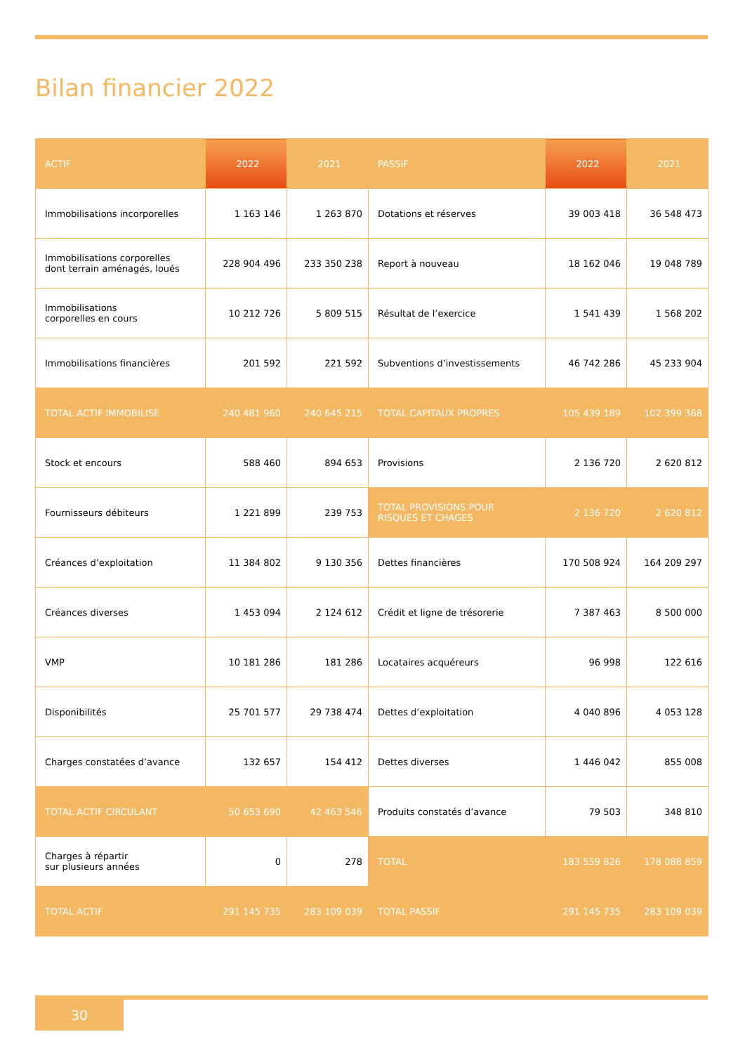Bilan financier 2022
| ACTIF | 2022 | 2021 | PASSIF | 2022 | 2021 |
| --- | --- | --- | --- | --- | --- |
| Immobilisations incorporelles | 1 163 146 | 1 263 870 | Dotations et réserves | 39 003 418 | 36 548 473 |
| Immobilisations corporelles dont terrain aménagés, loués | 228 904 496 | 233 350 238 | Report à nouveau | 18 162 046 | 19 048 789 |
| Immobilisations corporelles en cours | 10 212 726 | 5 809 515 | Résultat de l’exercice | 1 541 439 | 1 568 202 |
| Immobilisations financières | 201 592 | 221 592 | Subventions d’investissements | 46 742 286 | 45 233 904 |
| TOTAL ACTIF IMMOBILISÉ | 240 481 960 | 240 645 215 | TOTAL CAPITAUX PROPRES | 105 439 189 | 102 399 368 |
| Stock et encours | 588 460 | 894 653 | Provisions | 2 136 720 | 2 620 812 |
| Fournisseurs débiteurs | 1 221 899 | 239 753 | TOTAL PROVISIONS POUR RISQUES ET CHAGES | 2 136 720 | 2 620 812 |
| Créances d’exploitation | 11 384 802 | 9 130 356 | Dettes financières | 170 508 924 | 164 209 297 |
| Créances diverses | 1 453 094 | 2 124 612 | Crédit et ligne de trésorerie | 7 387 463 | 8 500 000 |
| VMP | 10 181 286 | 181 286 | Locataires acquéreurs | 96 998 | 122 616 |
| Disponibilités | 25 701 577 | 29 738 474 | Dettes d’exploitation | 4 040 896 | 4 053 128 |
| Charges constatées d’avance | 132 657 | 154 412 | Dettes diverses | 1 446 042 | 855 008 |
| TOTAL ACTIF CIRCULANT | 50 653 690 | 42 463 546 | Produits constatés d’avance | 79 503 | 348 810 |
| Charges à répartir sur plusieurs années | 0 | 278 | TOTAL | 183 559 826 | 178 088 859 |
| TOTAL ACTIF | 291 145 735 | 283 109 039 | TOTAL PASSIF | 291 145 735 | 283 109 039 |
30